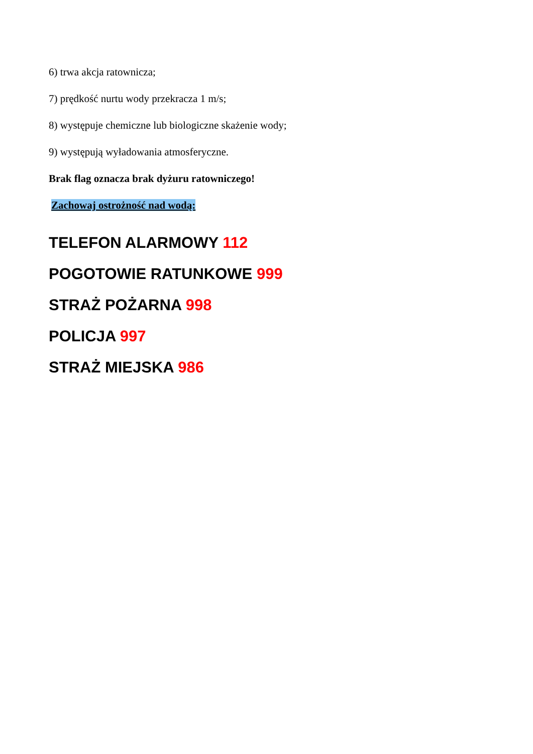6) trwa akcja ratownicza;
7) prędkość nurtu wody przekracza 1 m/s;
8) występuje chemiczne lub biologiczne skażenie wody;
9) występują wyładowania atmosferyczne.
Brak flag oznacza brak dyżuru ratowniczego!
Zachowaj ostrożność nad wodą:
TELEFON ALARMOWY 112
POGOTOWIE RATUNKOWE 999
STRAŻ POŻARNA 998
POLICJA 997
STRAŻ MIEJSKA 986